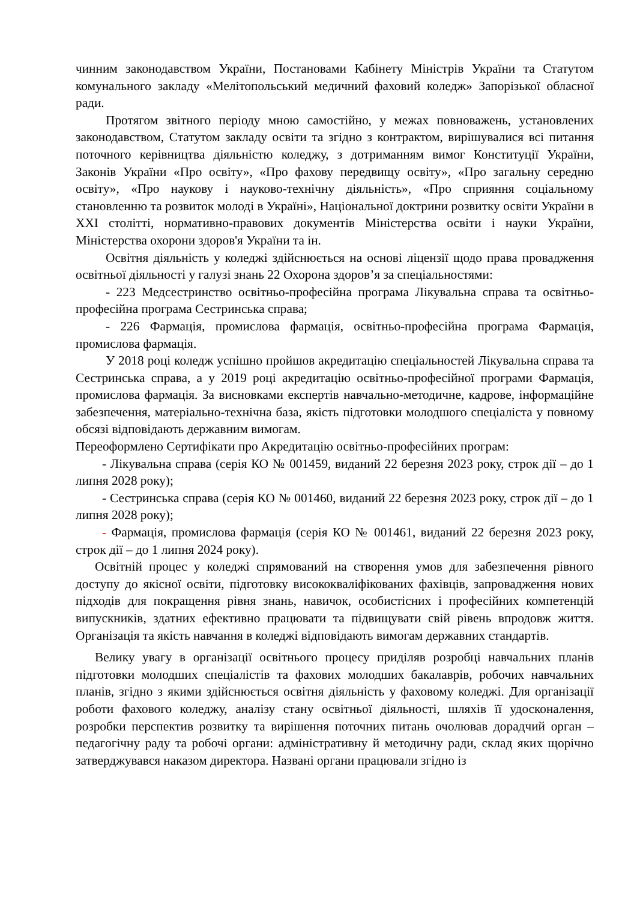чинним законодавством України, Постановами Кабінету Міністрів України та Статутом комунального закладу «Мелітопольський медичний фаховий коледж» Запорізької обласної ради.
Протягом звітного періоду мною самостійно, у межах повноважень, установлених законодавством, Статутом закладу освіти та згідно з контрактом, вирішувалися всі питання поточного керівництва діяльністю коледжу, з дотриманням вимог Конституції України, Законів України «Про освіту», «Про фахову передвищу освіту», «Про загальну середню освіту», «Про наукову і науково-технічну діяльність», «Про сприяння соціальному становленню та розвиток молоді в Україні», Національної доктрини розвитку освіти України в XXI столітті, нормативно-правових документів Міністерства освіти і науки України, Міністерства охорони здоров'я України та ін.
Освітня діяльність у коледжі здійснюється на основі ліцензії щодо права провадження освітньої діяльності у галузі знань 22 Охорона здоров’я за спеціальностями:
- 223 Медсестринство освітньо-професійна програма Лікувальна справа та освітньо-професійна програма Сестринська справа;
- 226 Фармація, промислова фармація, освітньо-професійна програма Фармація, промислова фармація.
У 2018 році коледж успішно пройшов акредитацію спеціальностей Лікувальна справа та Сестринська справа, а у 2019 році акредитацію освітньо-професійної програми Фармація, промислова фармація. За висновками експертів навчально-методичне, кадрове, інформаційне забезпечення, матеріально-технічна база, якість підготовки молодшого спеціаліста у повному обсязі відповідають державним вимогам.
Переоформлено Сертифікати про Акредитацію освітньо-професійних програм:
- Лікувальна справа (серія КО № 001459, виданий 22 березня 2023 року, строк дії – до 1 липня 2028 року);
- Сестринська справа (серія КО № 001460, виданий 22 березня 2023 року, строк дії – до 1 липня 2028 року);
- Фармація, промислова фармація (серія КО № 001461, виданий 22 березня 2023 року, строк дії – до 1 липня 2024 року).
Освітній процес у коледжі спрямований на створення умов для забезпечення рівного доступу до якісної освіти, підготовку висококваліфікованих фахівців, запровадження нових підходів для покращення рівня знань, навичок, особистісних і професійних компетенцій випускників, здатних ефективно працювати та підвищувати свій рівень впродовж життя. Організація та якість навчання в коледжі відповідають вимогам державних стандартів.
Велику увагу в організації освітнього процесу приділяв розробці навчальних планів підготовки молодших спеціалістів та фахових молодших бакалаврів, робочих навчальних планів, згідно з якими здійснюється освітня діяльність у фаховому коледжі. Для організації роботи фахового коледжу, аналізу стану освітньої діяльності, шляхів її удосконалення, розробки перспектив розвитку та вирішення поточних питань очолював дорадчий орган – педагогічну раду та робочі органи: адміністративну й методичну ради, склад яких щорічно затверджувався наказом директора. Названі органи працювали згідно із